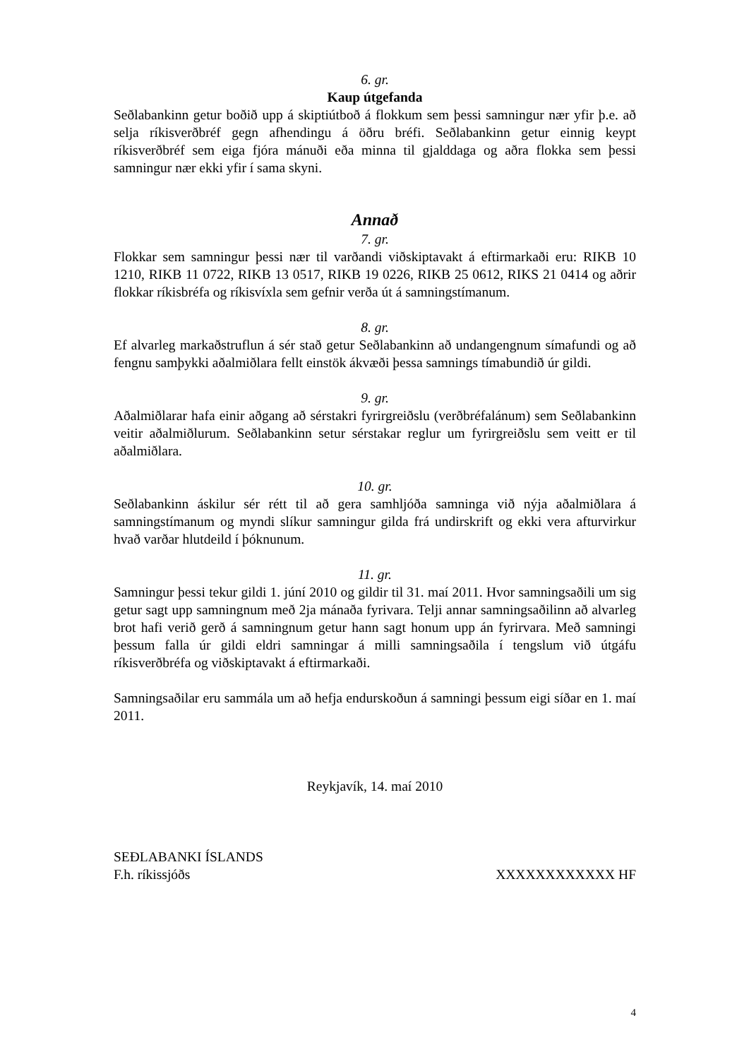6. gr.
Kaup útgefanda
Seðlabankinn getur boðið upp á skiptiútboð á flokkum sem þessi samningur nær yfir þ.e. að selja ríkisverðbréf gegn afhendingu á öðru bréfi. Seðlabankinn getur einnig keypt ríkisverðbréf sem eiga fjóra mánuði eða minna til gjalddaga og aðra flokka sem þessi samningur nær ekki yfir í sama skyni.
Annað
7. gr.
Flokkar sem samningur þessi nær til varðandi viðskiptavakt á eftirmarkaði eru: RIKB 10 1210, RIKB 11 0722, RIKB 13 0517, RIKB 19 0226, RIKB 25 0612, RIKS 21 0414 og aðrir flokkar ríkisbréfa og ríkisvíxla sem gefnir verða út á samningstímanum.
8. gr.
Ef alvarleg markaðstruflun á sér stað getur Seðlabankinn að undangengnum símafundi og að fengnu samþykki aðalmiðlara fellt einstök ákvæði þessa samnings tímabundið úr gildi.
9. gr.
Aðalmiðlarar hafa einir aðgang að sérstakri fyrirgreiðslu (verðbréfalánum) sem Seðlabankinn veitir aðalmiðlurum. Seðlabankinn setur sérstakar reglur um fyrirgreiðslu sem veitt er til aðalmiðlara.
10. gr.
Seðlabankinn áskilur sér rétt til að gera samhljóða samninga við nýja aðalmiðlara á samningstímanum og myndi slíkur samningur gilda frá undirskrift og ekki vera afturvirkur hvað varðar hlutdeild í þóknunum.
11. gr.
Samningur þessi tekur gildi 1. júní 2010 og gildir til 31. maí 2011. Hvor samningsaðili um sig getur sagt upp samningnum með 2ja mánaða fyrivara. Telji annar samningsaðilinn að alvarleg brot hafi verið gerð á samningnum getur hann sagt honum upp án fyrirvara. Með samningi þessum falla úr gildi eldri samningar á milli samningsaðila í tengslum við útgáfu ríkisverðbréfa og viðskiptavakt á eftirmarkaði.
Samningsaðilar eru sammála um að hefja endurskoðun á samningi þessum eigi síðar en 1. maí 2011.
Reykjavík, 14. maí 2010
SEÐLABANKI ÍSLANDS
F.h. ríkissjóðs XXXXXXXXXXXX HF
4